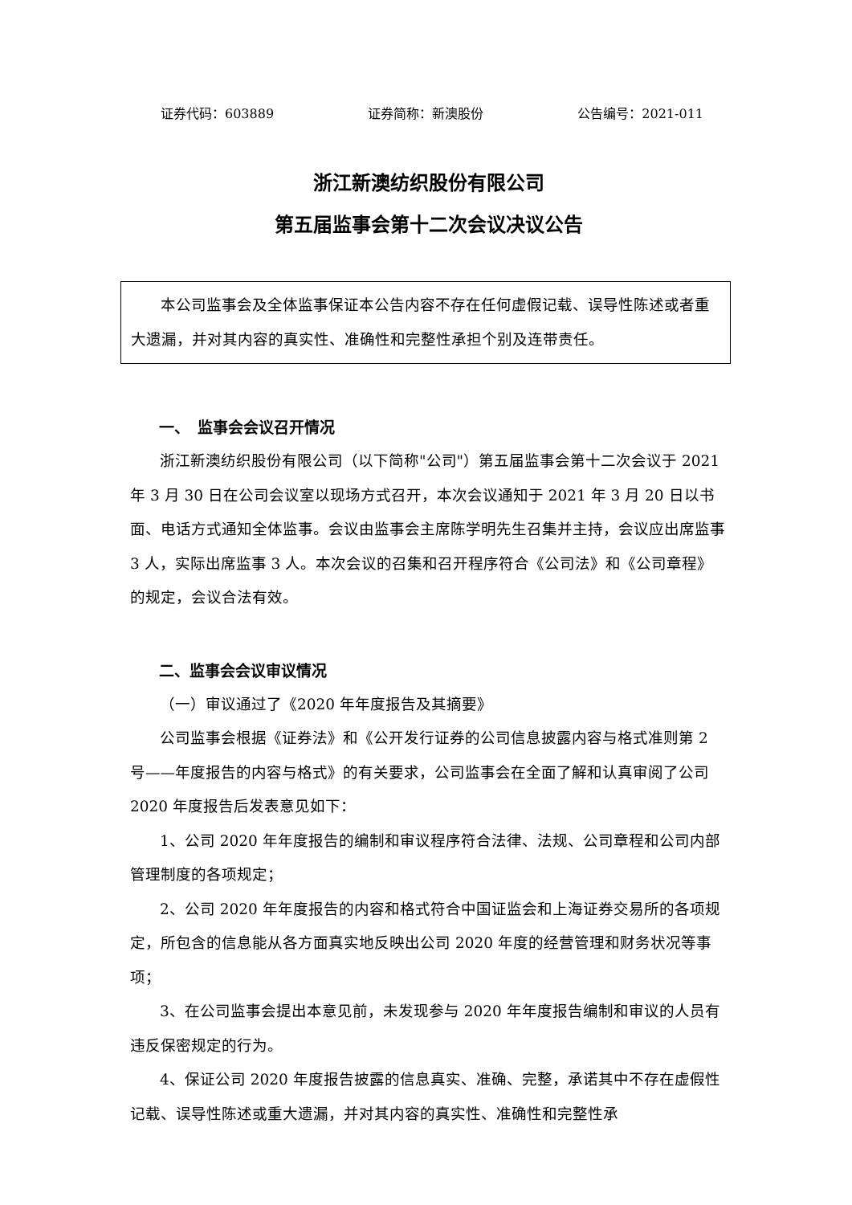证券代码：603889 证券简称：新澳股份 公告编号：2021-011
浙江新澳纺织股份有限公司
第五届监事会第十二次会议决议公告
本公司监事会及全体监事保证本公告内容不存在任何虚假记载、误导性陈述或者重大遗漏，并对其内容的真实性、准确性和完整性承担个别及连带责任。
一、　监事会会议召开情况
浙江新澳纺织股份有限公司（以下简称"公司"）第五届监事会第十二次会议于 2021 年 3 月 30 日在公司会议室以现场方式召开，本次会议通知于 2021 年 3 月 20 日以书面、电话方式通知全体监事。会议由监事会主席陈学明先生召集并主持，会议应出席监事 3 人，实际出席监事 3 人。本次会议的召集和召开程序符合《公司法》和《公司章程》的规定，会议合法有效。
二、监事会会议审议情况
（一）审议通过了《2020 年年度报告及其摘要》
公司监事会根据《证券法》和《公开发行证券的公司信息披露内容与格式准则第 2 号——年度报告的内容与格式》的有关要求，公司监事会在全面了解和认真审阅了公司 2020 年度报告后发表意见如下：
1、公司 2020 年年度报告的编制和审议程序符合法律、法规、公司章程和公司内部管理制度的各项规定；
2、公司 2020 年年度报告的内容和格式符合中国证监会和上海证券交易所的各项规定，所包含的信息能从各方面真实地反映出公司 2020 年度的经营管理和财务状况等事项；
3、在公司监事会提出本意见前，未发现参与 2020 年年度报告编制和审议的人员有违反保密规定的行为。
4、保证公司 2020 年度报告披露的信息真实、准确、完整，承诺其中不存在虚假性记载、误导性陈述或重大遗漏，并对其内容的真实性、准确性和完整性承